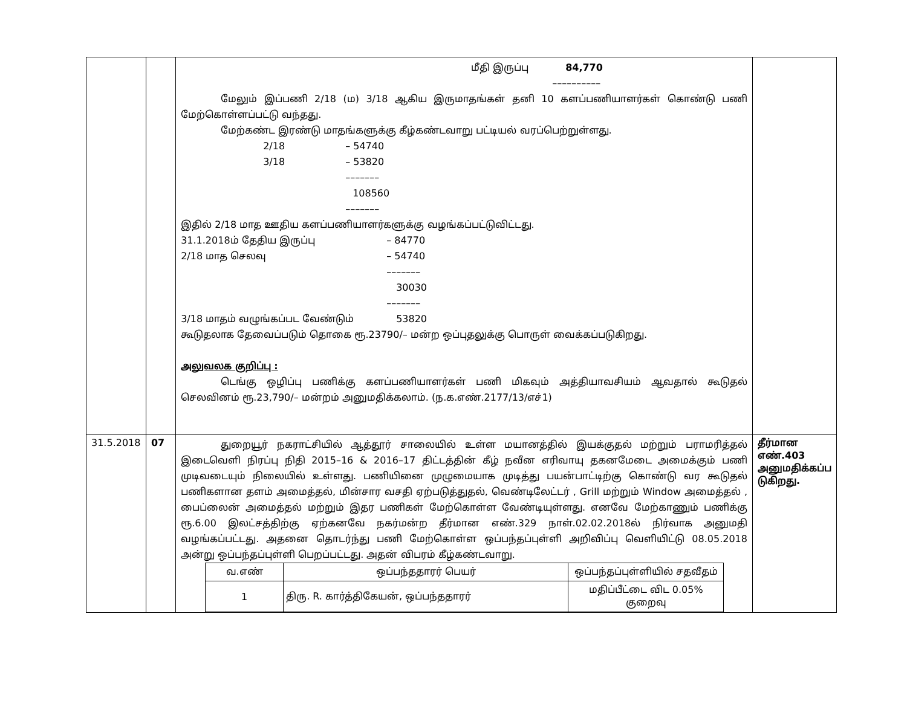| | | மீதி இருப்பு 84,770 –––––––––– மேலும் இப்பணி 2/18 (ம) 3/18 ஆகிய இருமாதங்கள் தனி 10 களப்பணியாளர்கள் கொண்டு பணி மேற்கொள்ளப்பட்டு வந்தது. மேற்கண்ட இரண்டு மாதங்களுக்கு கீழ்கண்டவாறு பட்டியல் வரப்பெற்றுள்ளது. 2/18 – 54740 3/18 – 53820 ––––––– 108560 ––––––– இதில் 2/18 மாத ஊதிய களப்பணியாளர்களுக்கு வழங்கப்பட்டுவிட்டது. 31.1.2018ம் தேதிய இருப்பு – 84770 2/18 மாத செலவு – 54740 ––––––– 30030 ––––––– 3/18 மாதம் வழுங்கப்பட வேண்டும் 53820 கூடுதலாக தேவைப்படும் தொகை ரூ.23790/– மன்ற ஒப்புதலுக்கு பொருள் வைக்கப்படுகிறது. அலுவலக குறிப்பு : டெங்கு ஒழிப்பு பணிக்கு களப்பணியாளர்கள் பணி மிகவும் அத்தியாவசியம் ஆவதால் கூடுதல் செலவினம் ரூ.23,790/– மன்றம் அனுமதிக்கலாம். (ந.க.எண்.2177/13/எச்1) | |
| 31.5.2018 | 07 | துறையூர் நகராட்சியில் ஆத்தூர் சாலையில் உள்ள மயானத்தில் இயக்குதல் மற்றும் பராமரித்தல் இடைவெளி நிரப்பு நிதி 2015–16 & 2016–17 திட்டத்தின் கீழ் நவீன எரிவாயு தகனமேடை அமைக்கும் பணி முடிவடையும் நிலையில் உள்ளது. பணியினை முழுமையாக முடித்து பயன்பாட்டிற்கு கொண்டு வர கூடுதல் பணிகளான தளம் அமைத்தல், மின்சார வசதி ஏற்படுத்துதல், வெண்டிலேட்டர் , Grill மற்றும் Window அமைத்தல் , பைப்லைன் அமைத்தல் மற்றும் இதர பணிகள் மேற்கொள்ள வேண்டியுள்ளது. எனவே மேற்காணும் பணிக்கு ரூ.6.00 இலட்சத்திற்கு ஏற்கனவே நகர்மன்ற தீர்மான எண்.329 நாள்.02.02.2018ல் நிர்வாக அனுமதி வழங்கப்பட்டது. அதனை தொடர்ந்து பணி மேற்கொள்ள ஒப்பந்தப்புள்ளி அறிவிப்பு வெளியிட்டு 08.05.2018 அன்று ஒப்பந்தப்புள்ளி பெறப்பட்டது. அதன் விபரம் கீழ்கண்டவாறு. / வ.எண் / ஒப்பந்ததாரர் பெயர் / ஒப்பந்தப்புள்ளியில் சதவீதம் / / 1 / திரு. R. கார்த்திகேயன், ஒப்பந்ததாரர் / மதிப்பீட்டை விட 0.05% குறைவு / | தீர்மான எண்.403 அனுமதிக்கப்ப டுகிறது. |